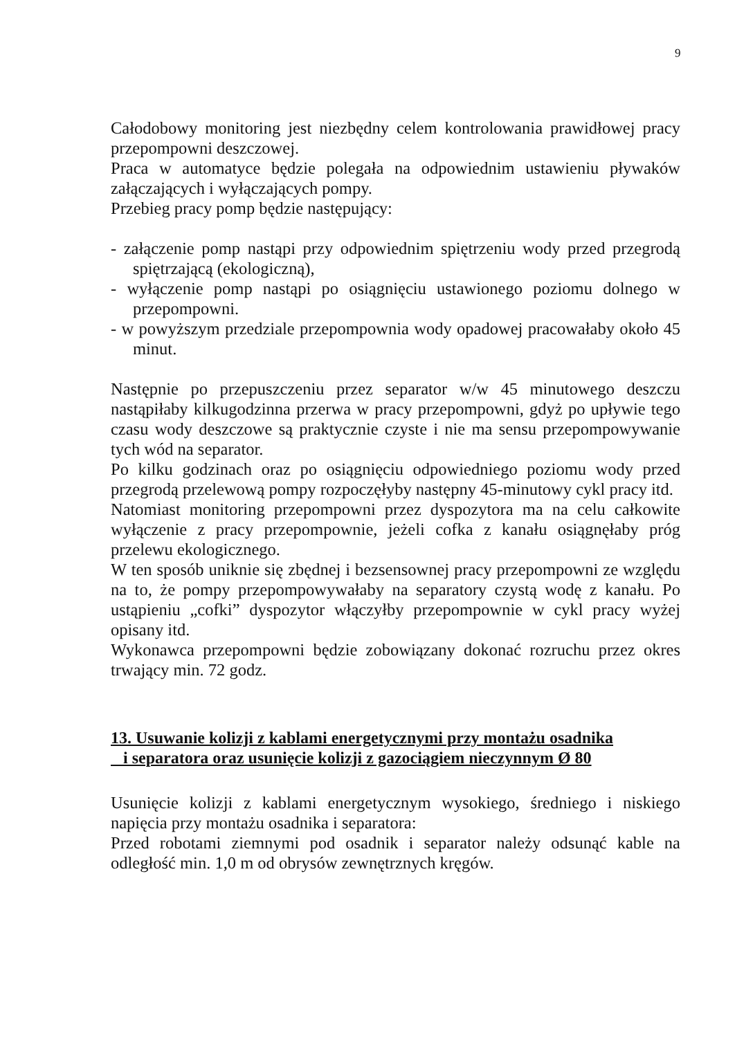9
Całodobowy monitoring jest niezbędny celem kontrolowania prawidłowej pracy przepompowni deszczowej.
Praca w automatyce będzie polegała na odpowiednim ustawieniu pływaków załączających i wyłączających pompy.
Przebieg pracy pomp będzie następujący:
- załączenie pomp nastąpi przy odpowiednim spiętrzeniu wody przed przegrodą spiętrzającą (ekologiczną),
- wyłączenie pomp nastąpi po osiągnięciu ustawionego poziomu dolnego w przepompowni.
- w powyższym przedziale przepompownia wody opadowej pracowałaby około 45 minut.
Następnie po przepuszczeniu przez separator w/w 45 minutowego deszczu nastąpiłaby kilkugodzinna przerwa w pracy przepompowni, gdyż po upływie tego czasu wody deszczowe są praktycznie czyste i nie ma sensu przepompowywanie tych wód na separator.
Po kilku godzinach oraz po osiągnięciu odpowiedniego poziomu wody przed przegrodą przelewową pompy rozpoczęłyby następny 45-minutowy cykl pracy itd.
Natomiast monitoring przepompowni przez dyspozytora ma na celu całkowite wyłączenie z pracy przepompownie, jeżeli cofka z kanału osiągnęłaby próg przelewu ekologicznego.
W ten sposób uniknie się zbędnej i bezsensownej pracy przepompowni ze względu na to, że pompy przepompowywałaby na separatory czystą wodę z kanału. Po ustąpieniu „cofki” dyspozytor włączyłby przepompownie w cykl pracy wyżej opisany itd.
Wykonawca przepompowni będzie zobowiązany dokonać rozruchu przez okres trwający min. 72 godz.
13. Usuwanie kolizji z kablami energetycznymi przy montażu osadnika
i separatora oraz usunięcie kolizji z gazociągiem nieczynnym Ø 80
Usunięcie kolizji z kablami energetycznym wysokiego, średniego i niskiego napięcia przy montażu osadnika i separatora:
Przed robotami ziemnymi pod osadnik i separator należy odsunąć kable na odległość min. 1,0 m od obrysów zewnętrznych kręgów.